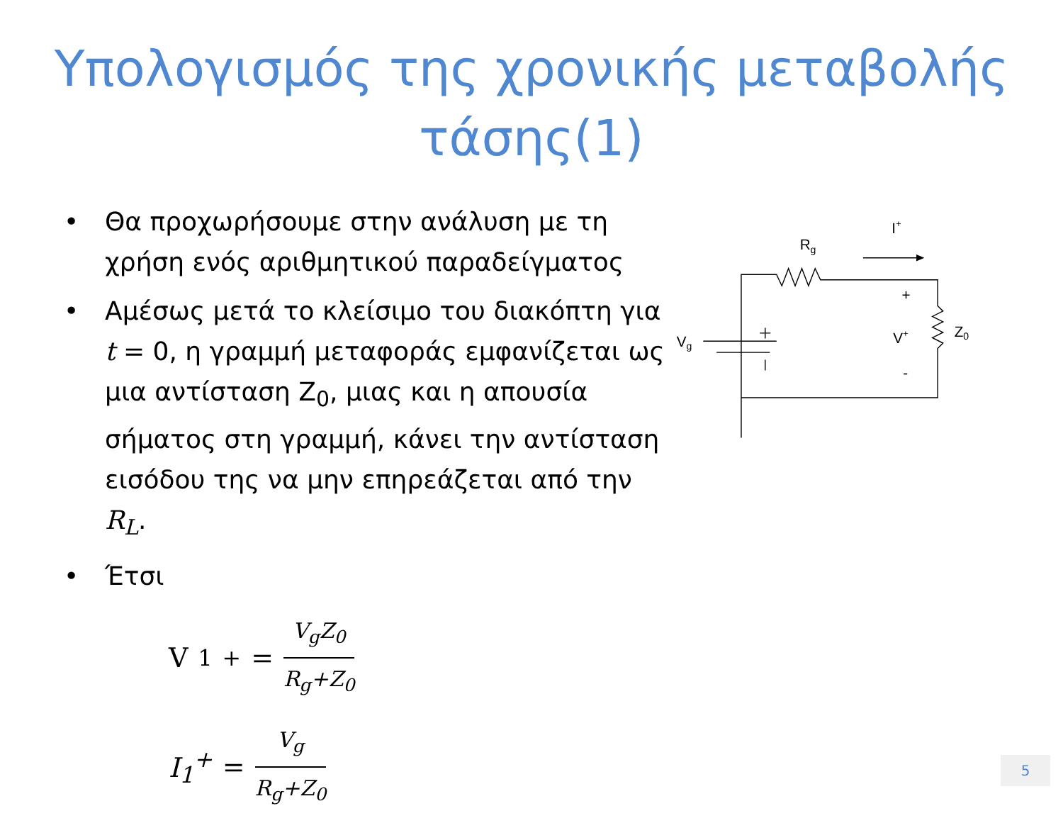Υπολογισμός της χρονικής μεταβολής τάσης(1)
• Θα προχωρήσουμε στην ανάλυση με τη χρήση ενός αριθμητικού παραδείγματος
• Αμέσως μετά το κλείσιμο του διακόπτη για t = 0, η γραμμή μεταφοράς εμφανίζεται ως μια αντίσταση Z<sub>0</sub>, μιας και η απουσία σήματος στη γραμμή, κάνει την αντίσταση εισόδου της να μην επηρεάζεται από την R<sub>L</sub>.
• Έτσι
V<sub>1</sub><sup>+</sup> = V<sub>g</sub>Z<sub>0</sub> R<sub>g</sub>+Z<sub>0</sub>
I<sub>1</sub><sup>+</sup> = V<sub>g</sub> R<sub>g</sub>+Z<sub>0</sub>
Rg
I+
+
V+
-
Z0
Vg
5